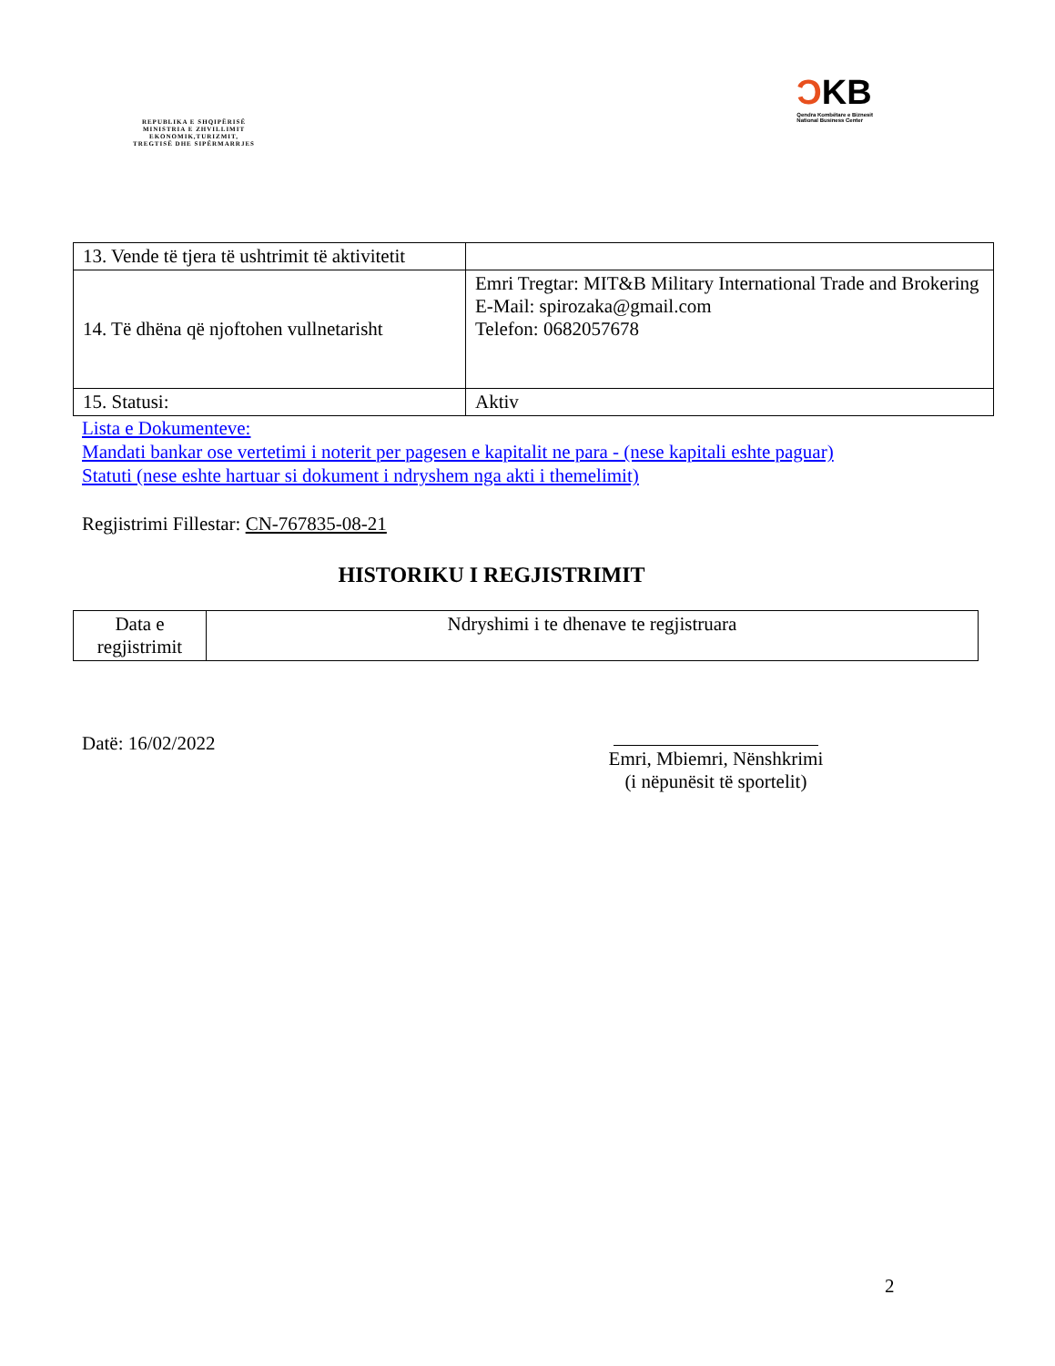REPUBLIKA E SHQIPËRISË
MINISTRIA E ZHVILLIMIT
EKONOMIK,TURIZMIT,
TREGTISË DHE SIPËRMARRJES
ƆKB
Qendra Kombëtare e Biznesit
National Business Center
| 13. Vende të tjera të ushtrimit të aktivitetit | |
| 14. Të dhëna që njoftohen vullnetarisht | Emri Tregtar: MIT&B Military International Trade and Brokering E-Mail: spirozaka@gmail.com Telefon: 0682057678 |
| 15. Statusi: | Aktiv |
Lista e Dokumenteve:
Mandati bankar ose vertetimi i noterit per pagesen e kapitalit ne para - (nese kapitali eshte paguar)
Statuti (nese eshte hartuar si dokument i ndryshem nga akti i themelimit)
Regjistrimi Fillestar: CN-767835-08-21
HISTORIKU I REGJISTRIMIT
| Data e regjistrimit | Ndryshimi i te dhenave te regjistruara |
Datë: 16/02/2022
Emri, Mbiemri, Nënshkrimi
(i nëpunësit të sportelit)
2